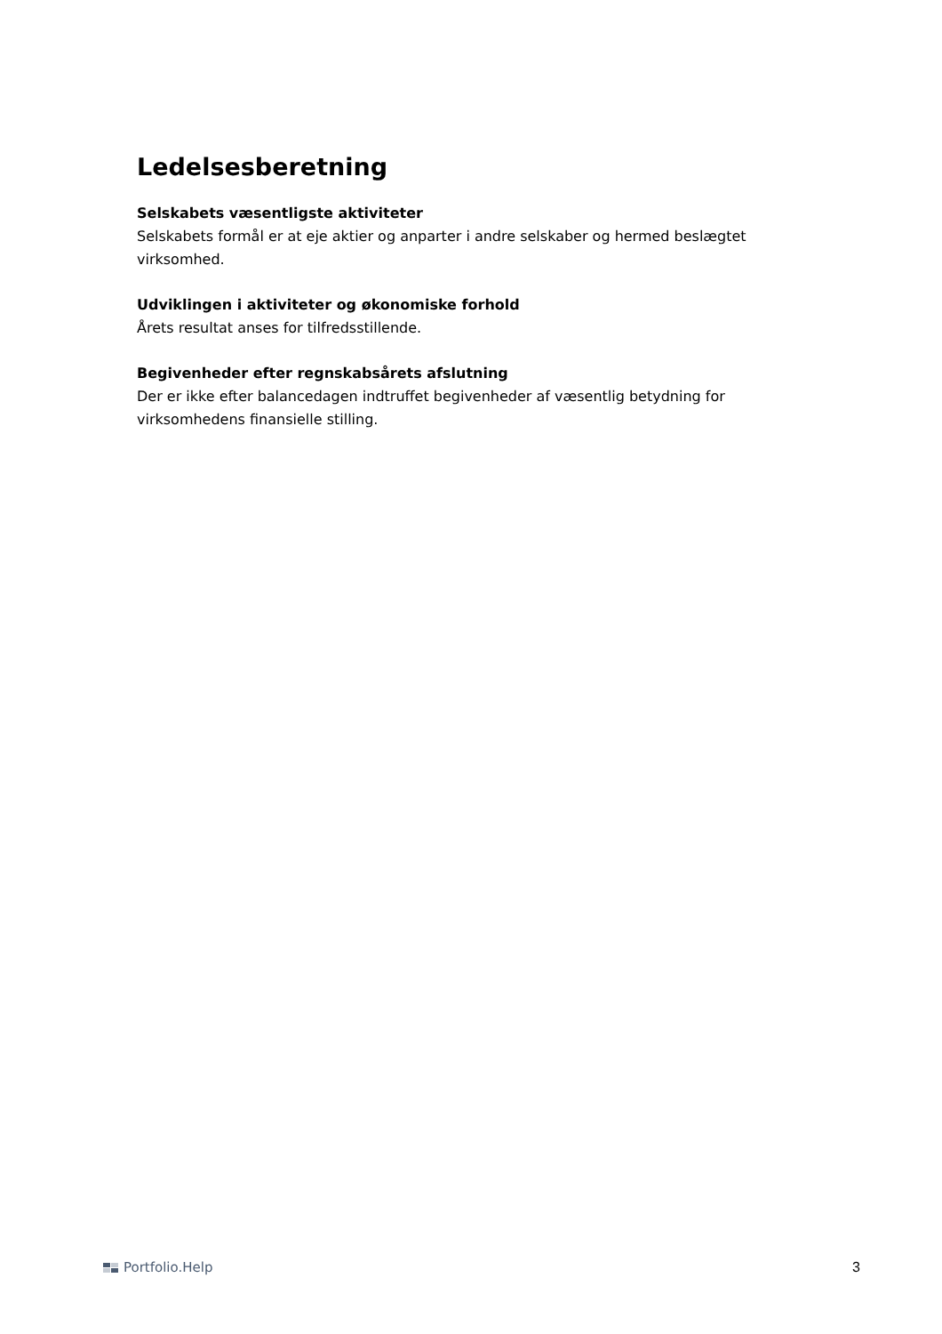Ledelsesberetning
Selskabets væsentligste aktiviteter
Selskabets formål er at eje aktier og anparter i andre selskaber og hermed beslægtet virksomhed.
Udviklingen i aktiviteter og økonomiske forhold
Årets resultat anses for tilfredsstillende.
Begivenheder efter regnskabsårets afslutning
Der er ikke efter balancedagen indtruffet begivenheder af væsentlig betydning for virksomhedens finansielle stilling.
Portfolio.Help 3